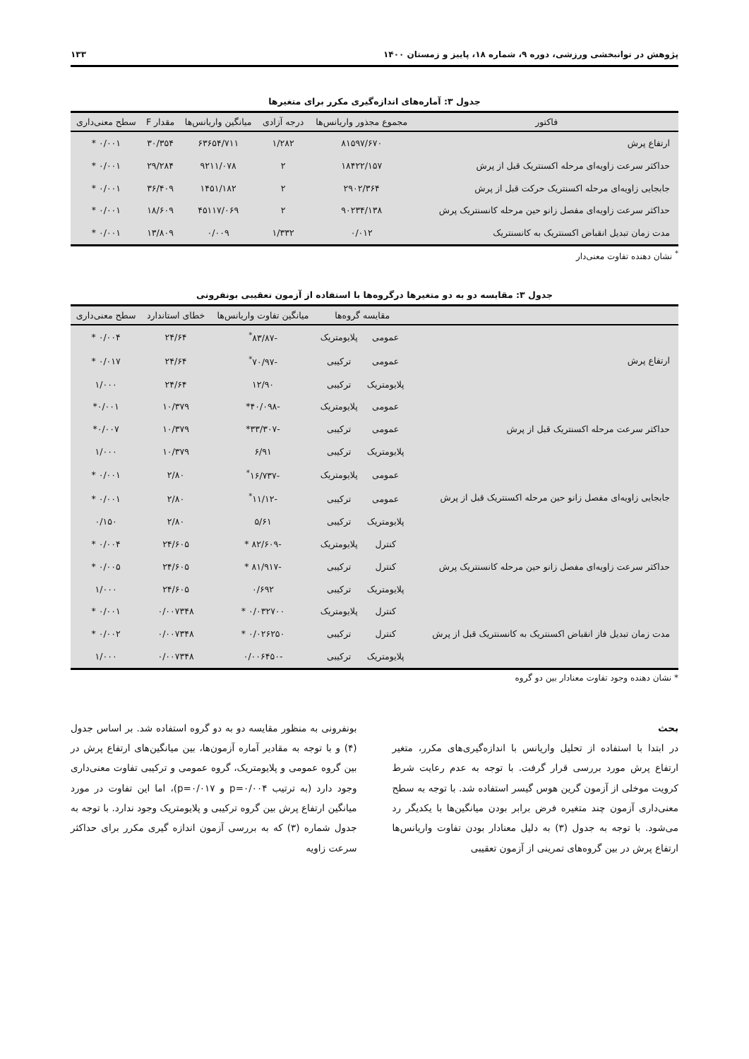پژوهش در توانبخشی ورزشی، دوره ۹، شماره ۱۸، پاییز و زمستان ۱۴۰۰ ۱۳۳
جدول ۳: آماره‌های اندازه‌گیری مکرر برای متغیرها
| فاکتور | مجموع مجذور واریانس‌ها | درجه آزادی | میانگین واریانس‌ها | مقدار F | سطح معنی‌داری |
| --- | --- | --- | --- | --- | --- |
| ارتفاع پرش | ۸۱۵۹۷/۶۷۰ | ۱/۲۸۲ | ۶۳۶۵۴/۷۱۱ | ۳۰/۳۵۴ | ۰/۰۰۱ * |
| حداکثر سرعت زاویه‌ای مرحله اکسنتریک قبل از پرش | ۱۸۴۲۲/۱۵۷ | ۲ | ۹۲۱۱/۰۷۸ | ۲۹/۲۸۴ | ۰/۰۰۱ * |
| جابجایی زاویه‌ای مرحله اکسنتریک حرکت قبل از پرش | ۲۹۰۲/۳۶۴ | ۲ | ۱۴۵۱/۱۸۲ | ۳۶/۴۰۹ | ۰/۰۰۱ * |
| حداکثر سرعت زاویه‌ای مفصل زانو حین مرحله کانسنتریک پرش | ۹۰۲۳۴/۱۳۸ | ۲ | ۴۵۱۱۷/۰۶۹ | ۱۸/۶۰۹ | ۰/۰۰۱ * |
| مدت زمان تبدیل انقباض اکسنتریک به کانسنتریک | ۰/۰۱۲ | ۱/۳۳۲ | ۰/۰۰۹ | ۱۳/۸۰۹ | ۰/۰۰۱ * |
<sup>*</sup> نشان دهنده تفاوت معنی‌دار
جدول ۳: مقایسه دو به دو متغیرها درگروه‌ها با استفاده از آزمون تعقیبی بونفرونی
| | مقایسه گروه‌ها | | میانگین تفاوت واریانس‌ها | خطای استاندارد | سطح معنی‌داری |
| --- | --- | --- | --- | --- | --- |
| ارتفاع پرش | عمومی | پلایومتریک | -۸۳/۸۷<sup>*</sup> | ۲۴/۶۴ | ۰/۰۰۴ * |
| | عمومی | ترکیبی | -۷۰/۹۷<sup>*</sup> | ۲۴/۶۴ | ۰/۰۱۷ * |
| | پلایومتریک | ترکیبی | ۱۲/۹۰ | ۲۴/۶۴ | ۱/۰۰۰ |
| حداکثر سرعت مرحله اکسنتریک قبل از پرش | عمومی | پلایومتریک | -۴۰/۰۹۸* | ۱۰/۳۷۹ | ۰/۰۰۱* |
| | عمومی | ترکیبی | -۳۳/۳۰۷* | ۱۰/۳۷۹ | ۰/۰۰۷* |
| | پلایومتریک | ترکیبی | ۶/۹۱ | ۱۰/۳۷۹ | ۱/۰۰۰ |
| جابجایی زاویه‌ای مفصل زانو حین مرحله اکسنتریک قبل از پرش | عمومی | پلایومتریک | -۱۶/۷۳۷<sup>*</sup> | ۲/۸۰ | ۰/۰۰۱ * |
| | عمومی | ترکیبی | -۱۱/۱۲<sup>*</sup> | ۲/۸۰ | ۰/۰۰۱ * |
| | پلایومتریک | ترکیبی | ۵/۶۱ | ۲/۸۰ | ۰/۱۵۰ |
| حداکثر سرعت زاویه‌ای مفصل زانو حین مرحله کانسنتریک پرش | کنترل | پلایومتریک | -۸۲/۶۰۹ * | ۲۴/۶۰۵ | ۰/۰۰۴ * |
| | کنترل | ترکیبی | -۸۱/۹۱۷ * | ۲۴/۶۰۵ | ۰/۰۰۵ * |
| | پلایومتریک | ترکیبی | ۰/۶۹۲ | ۲۴/۶۰۵ | ۱/۰۰۰ |
| مدت زمان تبدیل فاز انقباض اکسنتریک به کانسنتریک قبل از پرش | کنترل | پلایومتریک | ۰/۰۳۲۷۰۰ * | ۰/۰۰۷۳۴۸ | ۰/۰۰۱ * |
| | کنترل | ترکیبی | ۰/۰۲۶۲۵۰ * | ۰/۰۰۷۳۴۸ | ۰/۰۰۲ * |
| | پلایومتریک | ترکیبی | -۰/۰۰۶۴۵۰ | ۰/۰۰۷۳۴۸ | ۱/۰۰۰ |
* نشان دهنده وجود تفاوت معنادار بین دو گروه
بحث
در ابتدا با استفاده از تحلیل واریانس با اندازه‌گیری‌های مکرر، متغیر ارتفاع پرش مورد بررسی قرار گرفت. با توجه به عدم رعایت شرط کرویت موخلی از آزمون گرین هوس گیسر استفاده شد. با توجه به سطح معنی‌داری آزمون چند متغیره فرض برابر بودن میانگین‌ها با یکدیگر رد می‌شود. با توجه به جدول (۳) به دلیل معنادار بودن تفاوت واریانس‌ها ارتفاع پرش در بین گروه‌های تمرینی از آزمون تعقیبی
بونفرونی به منظور مقایسه دو به دو گروه استفاده شد. بر اساس جدول (۴) و با توجه به مقادیر آماره آزمون‌ها، بین میانگین‌های ارتفاع پرش در بین گروه عمومی و پلایومتریک، گروه عمومی و ترکیبی تفاوت معنی‌داری وجود دارد (به ترتیب p=۰/۰۰۴ و p=۰/۰۱۷)، اما این تفاوت در مورد میانگین ارتفاع پرش بین گروه ترکیبی و پلایومتریک وجود ندارد. با توجه به جدول شماره (۳) که به بررسی آزمون اندازه گیری مکرر برای حداکثر سرعت زاویه